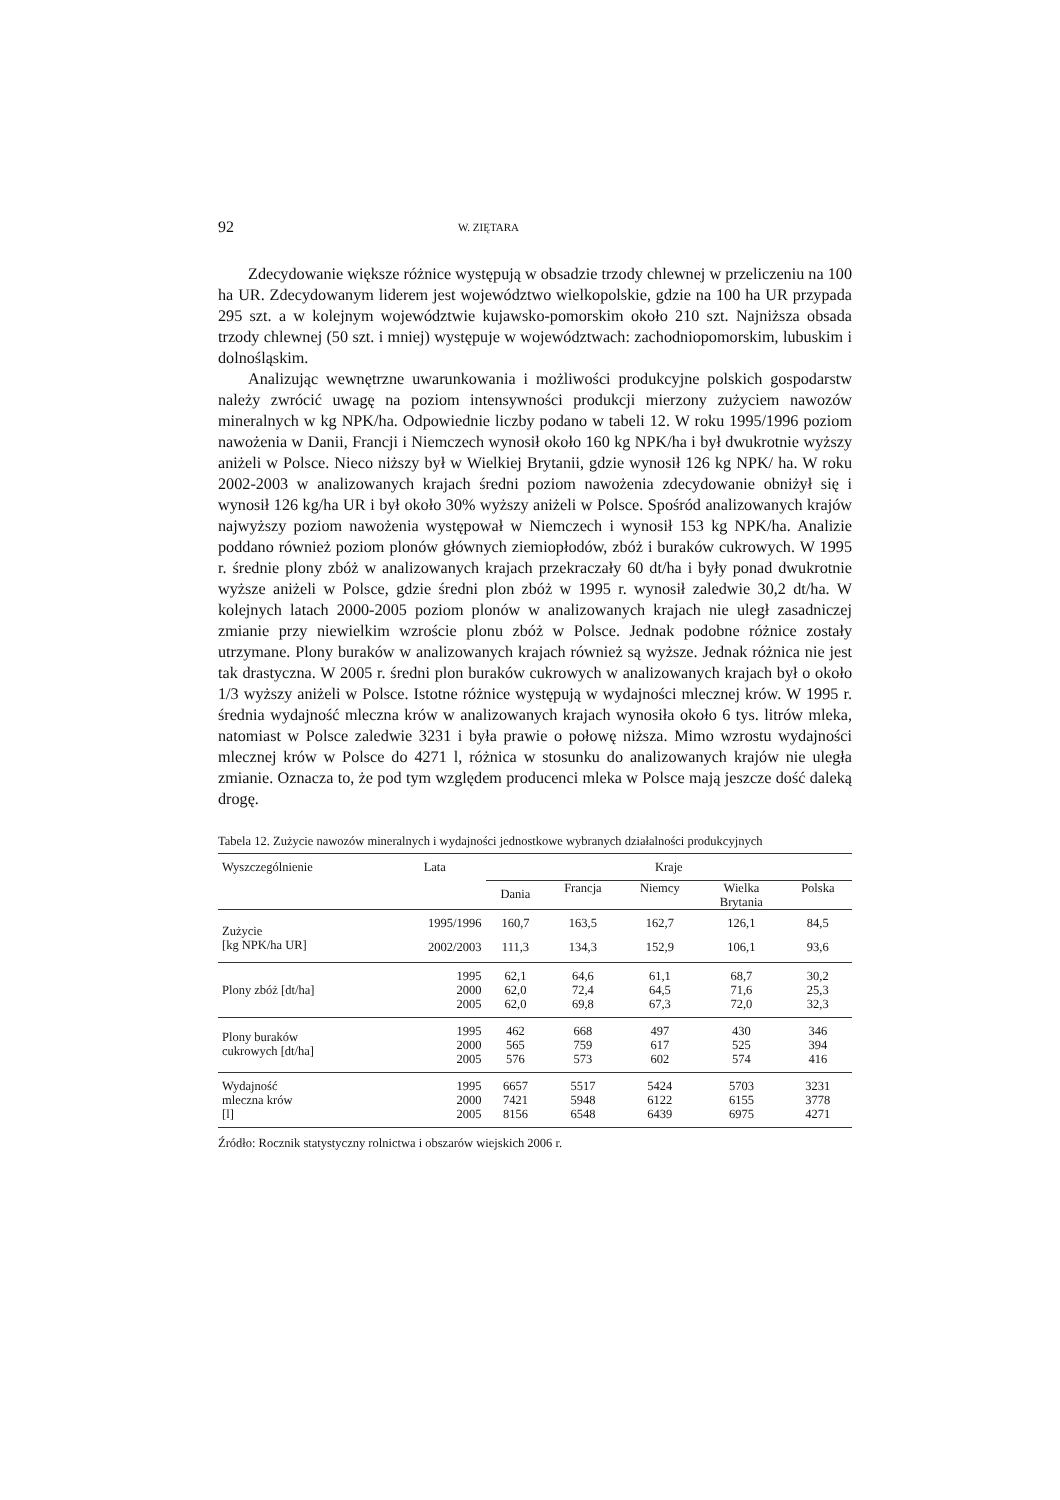92 W. ZIĘTARA
Zdecydowanie większe różnice występują w obsadzie trzody chlewnej w przeliczeniu na 100 ha UR. Zdecydowanym liderem jest województwo wielkopolskie, gdzie na 100 ha UR przypada 295 szt. a w kolejnym województwie kujawsko-pomorskim około 210 szt. Najniższa obsada trzody chlewnej (50 szt. i mniej) występuje w województwach: zachodniopomorskim, lubuskim i dolnośląskim.
Analizując wewnętrzne uwarunkowania i możliwości produkcyjne polskich gospodarstw należy zwrócić uwagę na poziom intensywności produkcji mierzony zużyciem nawozów mineralnych w kg NPK/ha. Odpowiednie liczby podano w tabeli 12. W roku 1995/1996 poziom nawożenia w Danii, Francji i Niemczech wynosił około 160 kg NPK/ha i był dwukrotnie wyższy aniżeli w Polsce. Nieco niższy był w Wielkiej Brytanii, gdzie wynosił 126 kg NPK/ ha. W roku 2002-2003 w analizowanych krajach średni poziom nawożenia zdecydowanie obniżył się i wynosił 126 kg/ha UR i był około 30% wyższy aniżeli w Polsce. Spośród analizowanych krajów najwyższy poziom nawożenia występował w Niemczech i wynosił 153 kg NPK/ha. Analizie poddano również poziom plonów głównych ziemiopłodów, zbóż i buraków cukrowych. W 1995 r. średnie plony zbóż w analizowanych krajach przekraczały 60 dt/ha i były ponad dwukrotnie wyższe aniżeli w Polsce, gdzie średni plon zbóż w 1995 r. wynosił zaledwie 30,2 dt/ha. W kolejnych latach 2000-2005 poziom plonów w analizowanych krajach nie uległ zasadniczej zmianie przy niewielkim wzroście plonu zbóż w Polsce. Jednak podobne różnice zostały utrzymane. Plony buraków w analizowanych krajach również są wyższe. Jednak różnica nie jest tak drastyczna. W 2005 r. średni plon buraków cukrowych w analizowanych krajach był o około 1/3 wyższy aniżeli w Polsce. Istotne różnice występują w wydajności mlecznej krów. W 1995 r. średnia wydajność mleczna krów w analizowanych krajach wynosiła około 6 tys. litrów mleka, natomiast w Polsce zaledwie 3231 i była prawie o połowę niższa. Mimo wzrostu wydajności mlecznej krów w Polsce do 4271 l, różnica w stosunku do analizowanych krajów nie uległa zmianie. Oznacza to, że pod tym względem producenci mleka w Polsce mają jeszcze dość daleką drogę.
Tabela 12. Zużycie nawozów mineralnych i wydajności jednostkowe wybranych działalności produkcyjnych
| Wyszczególnienie | Lata | Kraje | | | | |
| --- | --- | --- | --- | --- | --- | --- |
| | | Dania | Francja | Niemcy | Wielka Brytania | Polska |
| Zużycie [kg NPK/ha UR] | 1995/1996 | 160,7 | 163,5 | 162,7 | 126,1 | 84,5 |
| | 2002/2003 | 111,3 | 134,3 | 152,9 | 106,1 | 93,6 |
| Plony zbóż [dt/ha] | 1995 2000 2005 | 62,1 62,0 62,0 | 64,6 72,4 69,8 | 61,1 64,5 67,3 | 68,7 71,6 72,0 | 30,2 25,3 32,3 |
| Plony buraków cukrowych [dt/ha] | 1995 2000 2005 | 462 565 576 | 668 759 573 | 497 617 602 | 430 525 574 | 346 394 416 |
| Wydajność mleczna krów [l] | 1995 2000 2005 | 6657 7421 8156 | 5517 5948 6548 | 5424 6122 6439 | 5703 6155 6975 | 3231 3778 4271 |
Źródło: Rocznik statystyczny rolnictwa i obszarów wiejskich 2006 r.